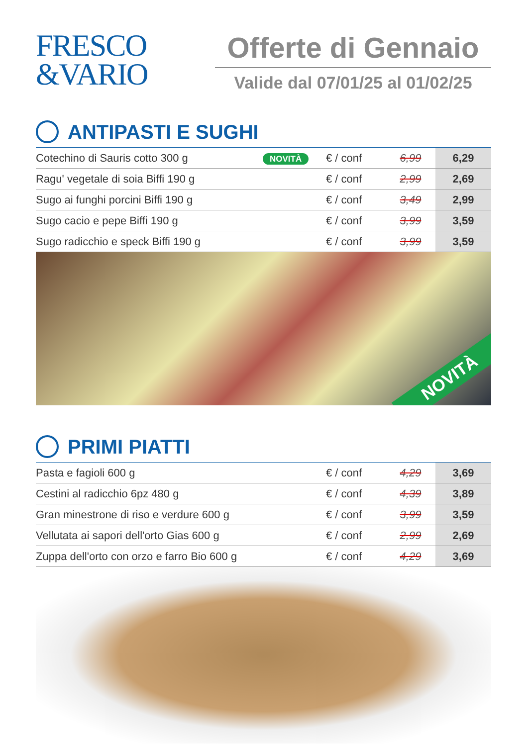FRESCO
&VARIO
Offerte di Gennaio
Valide dal 07/01/25 al 01/02/25
ANTIPASTI E SUGHI
| Cotechino di Sauris cotto 300 g | NOVITÀ | € / conf | 6,99 | 6,29 |
| Ragu' vegetale di soia Biffi 190 g | | € / conf | 2,99 | 2,69 |
| Sugo ai funghi porcini Biffi 190 g | | € / conf | 3,49 | 2,99 |
| Sugo cacio e pepe Biffi 190 g | | € / conf | 3,99 | 3,59 |
| Sugo radicchio e speck Biffi 190 g | | € / conf | 3,99 | 3,59 |
NOVITÀ
PRIMI PIATTI
| Pasta e fagioli 600 g | € / conf | 4,29 | 3,69 |
| Cestini al radicchio 6pz 480 g | € / conf | 4,39 | 3,89 |
| Gran minestrone di riso e verdure 600 g | € / conf | 3,99 | 3,59 |
| Vellutata ai sapori dell'orto Gias 600 g | € / conf | 2,99 | 2,69 |
| Zuppa dell'orto con orzo e farro Bio 600 g | € / conf | 4,29 | 3,69 |